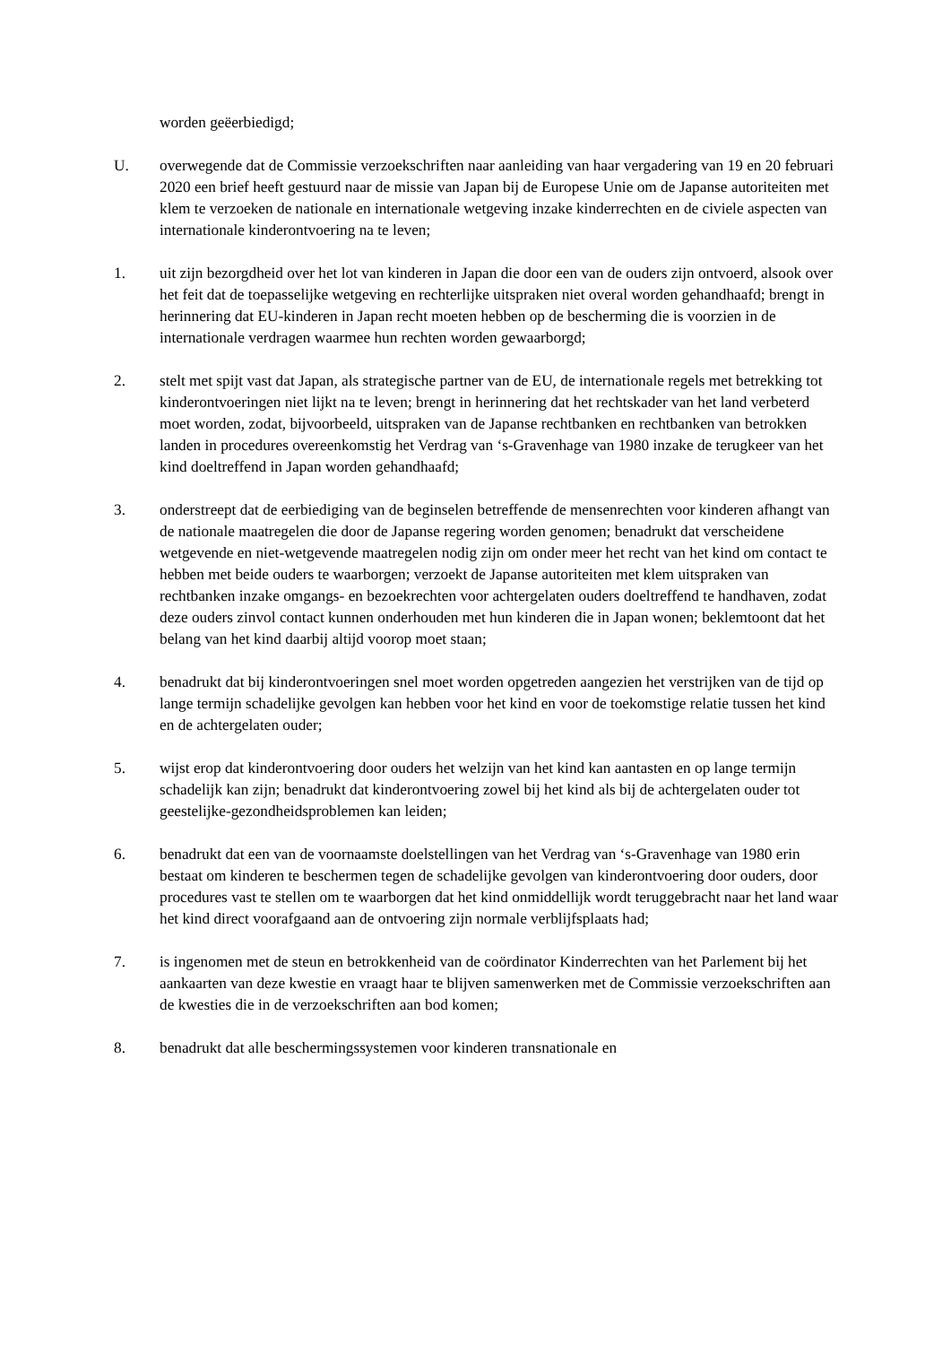worden geëerbiedigd;
U. overwegende dat de Commissie verzoekschriften naar aanleiding van haar vergadering van 19 en 20 februari 2020 een brief heeft gestuurd naar de missie van Japan bij de Europese Unie om de Japanse autoriteiten met klem te verzoeken de nationale en internationale wetgeving inzake kinderrechten en de civiele aspecten van internationale kinderontvoering na te leven;
1. uit zijn bezorgdheid over het lot van kinderen in Japan die door een van de ouders zijn ontvoerd, alsook over het feit dat de toepasselijke wetgeving en rechterlijke uitspraken niet overal worden gehandhaafd; brengt in herinnering dat EU-kinderen in Japan recht moeten hebben op de bescherming die is voorzien in de internationale verdragen waarmee hun rechten worden gewaarborgd;
2. stelt met spijt vast dat Japan, als strategische partner van de EU, de internationale regels met betrekking tot kinderontvoeringen niet lijkt na te leven; brengt in herinnering dat het rechtskader van het land verbeterd moet worden, zodat, bijvoorbeeld, uitspraken van de Japanse rechtbanken en rechtbanken van betrokken landen in procedures overeenkomstig het Verdrag van ‘s-Gravenhage van 1980 inzake de terugkeer van het kind doeltreffend in Japan worden gehandhaafd;
3. onderstreept dat de eerbiediging van de beginselen betreffende de mensenrechten voor kinderen afhangt van de nationale maatregelen die door de Japanse regering worden genomen; benadrukt dat verscheidene wetgevende en niet-wetgevende maatregelen nodig zijn om onder meer het recht van het kind om contact te hebben met beide ouders te waarborgen; verzoekt de Japanse autoriteiten met klem uitspraken van rechtbanken inzake omgangs- en bezoekrechten voor achtergelaten ouders doeltreffend te handhaven, zodat deze ouders zinvol contact kunnen onderhouden met hun kinderen die in Japan wonen; beklemtoont dat het belang van het kind daarbij altijd voorop moet staan;
4. benadrukt dat bij kinderontvoeringen snel moet worden opgetreden aangezien het verstrijken van de tijd op lange termijn schadelijke gevolgen kan hebben voor het kind en voor de toekomstige relatie tussen het kind en de achtergelaten ouder;
5. wijst erop dat kinderontvoering door ouders het welzijn van het kind kan aantasten en op lange termijn schadelijk kan zijn; benadrukt dat kinderontvoering zowel bij het kind als bij de achtergelaten ouder tot geestelijke-gezondheidsproblemen kan leiden;
6. benadrukt dat een van de voornaamste doelstellingen van het Verdrag van ‘s-Gravenhage van 1980 erin bestaat om kinderen te beschermen tegen de schadelijke gevolgen van kinderontvoering door ouders, door procedures vast te stellen om te waarborgen dat het kind onmiddellijk wordt teruggebracht naar het land waar het kind direct voorafgaand aan de ontvoering zijn normale verblijfsplaats had;
7. is ingenomen met de steun en betrokkenheid van de coördinator Kinderrechten van het Parlement bij het aankaarten van deze kwestie en vraagt haar te blijven samenwerken met de Commissie verzoekschriften aan de kwesties die in de verzoekschriften aan bod komen;
8. benadrukt dat alle beschermingssystemen voor kinderen transnationale en